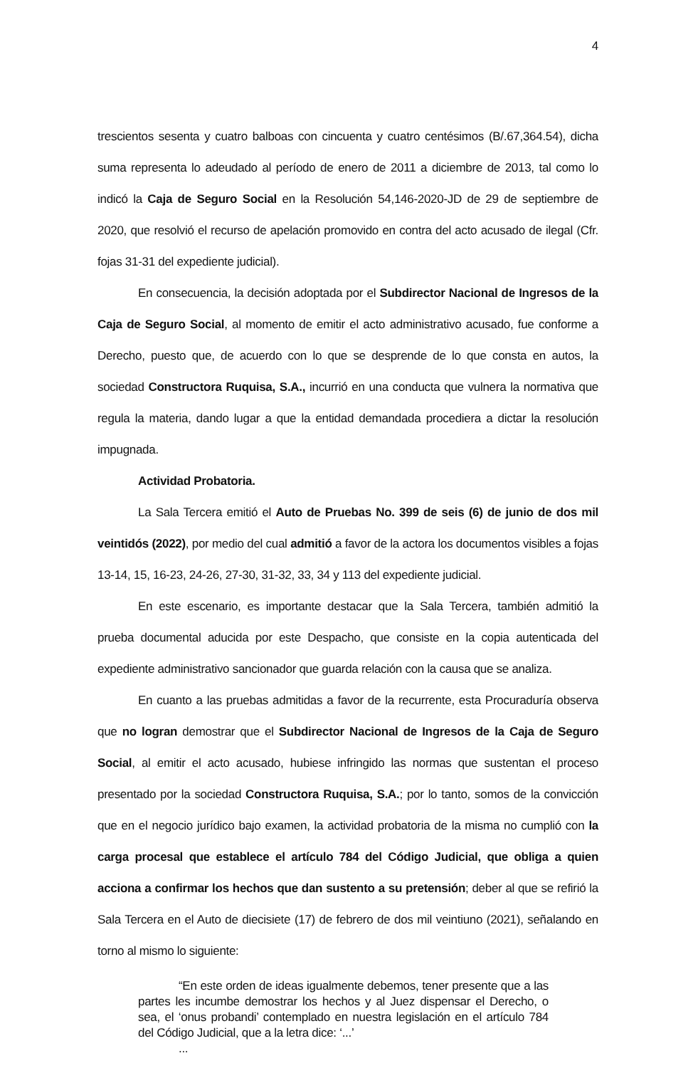4
trescientos sesenta y cuatro balboas con cincuenta y cuatro centésimos (B/.67,364.54), dicha suma representa lo adeudado al período de enero de 2011 a diciembre de 2013, tal como lo indicó la Caja de Seguro Social en la Resolución 54,146-2020-JD de 29 de septiembre de 2020, que resolvió el recurso de apelación promovido en contra del acto acusado de ilegal (Cfr. fojas 31-31 del expediente judicial).
En consecuencia, la decisión adoptada por el Subdirector Nacional de Ingresos de la Caja de Seguro Social, al momento de emitir el acto administrativo acusado, fue conforme a Derecho, puesto que, de acuerdo con lo que se desprende de lo que consta en autos, la sociedad Constructora Ruquisa, S.A., incurrió en una conducta que vulnera la normativa que regula la materia, dando lugar a que la entidad demandada procediera a dictar la resolución impugnada.
Actividad Probatoria.
La Sala Tercera emitió el Auto de Pruebas No. 399 de seis (6) de junio de dos mil veintidós (2022), por medio del cual admitió a favor de la actora los documentos visibles a fojas 13-14, 15, 16-23, 24-26, 27-30, 31-32, 33, 34 y 113 del expediente judicial.
En este escenario, es importante destacar que la Sala Tercera, también admitió la prueba documental aducida por este Despacho, que consiste en la copia autenticada del expediente administrativo sancionador que guarda relación con la causa que se analiza.
En cuanto a las pruebas admitidas a favor de la recurrente, esta Procuraduría observa que no logran demostrar que el Subdirector Nacional de Ingresos de la Caja de Seguro Social, al emitir el acto acusado, hubiese infringido las normas que sustentan el proceso presentado por la sociedad Constructora Ruquisa, S.A.; por lo tanto, somos de la convicción que en el negocio jurídico bajo examen, la actividad probatoria de la misma no cumplió con la carga procesal que establece el artículo 784 del Código Judicial, que obliga a quien acciona a confirmar los hechos que dan sustento a su pretensión; deber al que se refirió la Sala Tercera en el Auto de diecisiete (17) de febrero de dos mil veintiuno (2021), señalando en torno al mismo lo siguiente:
“En este orden de ideas igualmente debemos, tener presente que a las partes les incumbe demostrar los hechos y al Juez dispensar el Derecho, o sea, el ‘onus probandi’ contemplado en nuestra legislación en el artículo 784 del Código Judicial, que a la letra dice: ‘...’
...